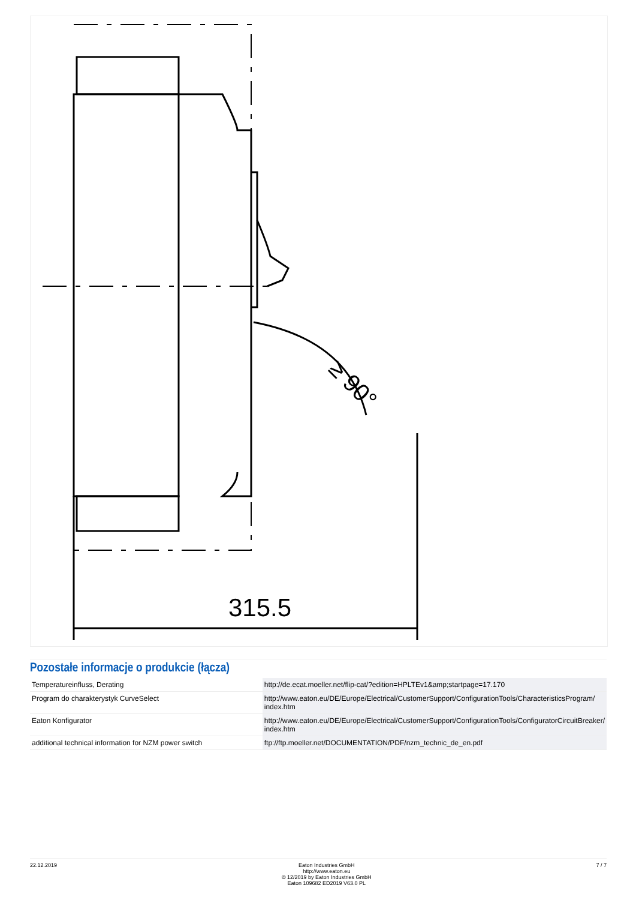≥ 90°
315.5
Pozostałe informacje o produkcie (łącza)
| Temperatureinfluss, Derating | http://de.ecat.moeller.net/flip-cat/?edition=HPLTEv1&amp;startpage=17.170 |
| Program do charakterystyk CurveSelect | http://www.eaton.eu/DE/Europe/Electrical/CustomerSupport/ConfigurationTools/CharacteristicsProgram/ index.htm |
| Eaton Konfigurator | http://www.eaton.eu/DE/Europe/Electrical/CustomerSupport/ConfigurationTools/ConfiguratorCircuitBreaker/ index.htm |
| additional technical information for NZM power switch | ftp://ftp.moeller.net/DOCUMENTATION/PDF/nzm_technic_de_en.pdf |
22.12.2019 Eaton Industries GmbH
http://www.eaton.eu
© 12/2019 by Eaton Industries GmbH
Eaton 109682 ED2019 V63.0 PL
7 / 7